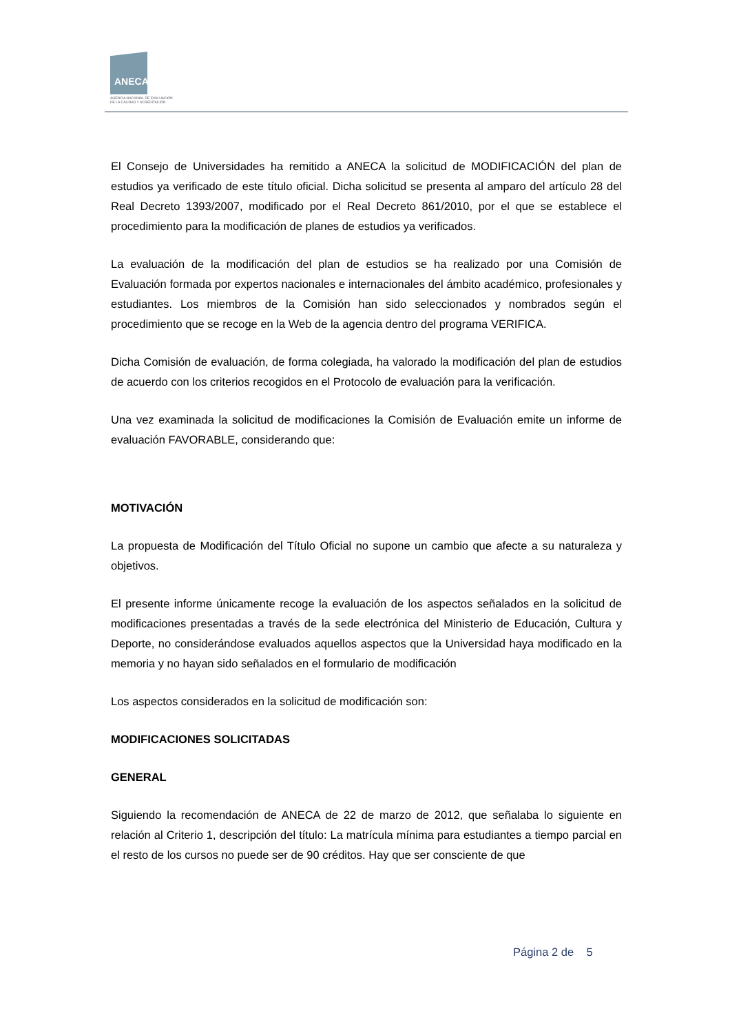ANECA
AGENCIA NACIONAL DE EVALUACIÓN
DE LA CALIDAD Y ACREDITACIÓN
El Consejo de Universidades ha remitido a ANECA la solicitud de MODIFICACIÓN del plan de estudios ya verificado de este título oficial. Dicha solicitud se presenta al amparo del artículo 28 del Real Decreto 1393/2007, modificado por el Real Decreto 861/2010, por el que se establece el procedimiento para la modificación de planes de estudios ya verificados.
La evaluación de la modificación del plan de estudios se ha realizado por una Comisión de Evaluación formada por expertos nacionales e internacionales del ámbito académico, profesionales y estudiantes. Los miembros de la Comisión han sido seleccionados y nombrados según el procedimiento que se recoge en la Web de la agencia dentro del programa VERIFICA.
Dicha Comisión de evaluación, de forma colegiada, ha valorado la modificación del plan de estudios de acuerdo con los criterios recogidos en el Protocolo de evaluación para la verificación.
Una vez examinada la solicitud de modificaciones la Comisión de Evaluación emite un informe de evaluación FAVORABLE, considerando que:
MOTIVACIÓN
La propuesta de Modificación del Título Oficial no supone un cambio que afecte a su naturaleza y objetivos.
El presente informe únicamente recoge la evaluación de los aspectos señalados en la solicitud de modificaciones presentadas a través de la sede electrónica del Ministerio de Educación, Cultura y Deporte, no considerándose evaluados aquellos aspectos que la Universidad haya modificado en la memoria y no hayan sido señalados en el formulario de modificación
Los aspectos considerados en la solicitud de modificación son:
MODIFICACIONES SOLICITADAS
GENERAL
Siguiendo la recomendación de ANECA de 22 de marzo de 2012, que señalaba lo siguiente en relación al Criterio 1, descripción del título: La matrícula mínima para estudiantes a tiempo parcial en el resto de los cursos no puede ser de 90 créditos. Hay que ser consciente de que
Página 2 de 5